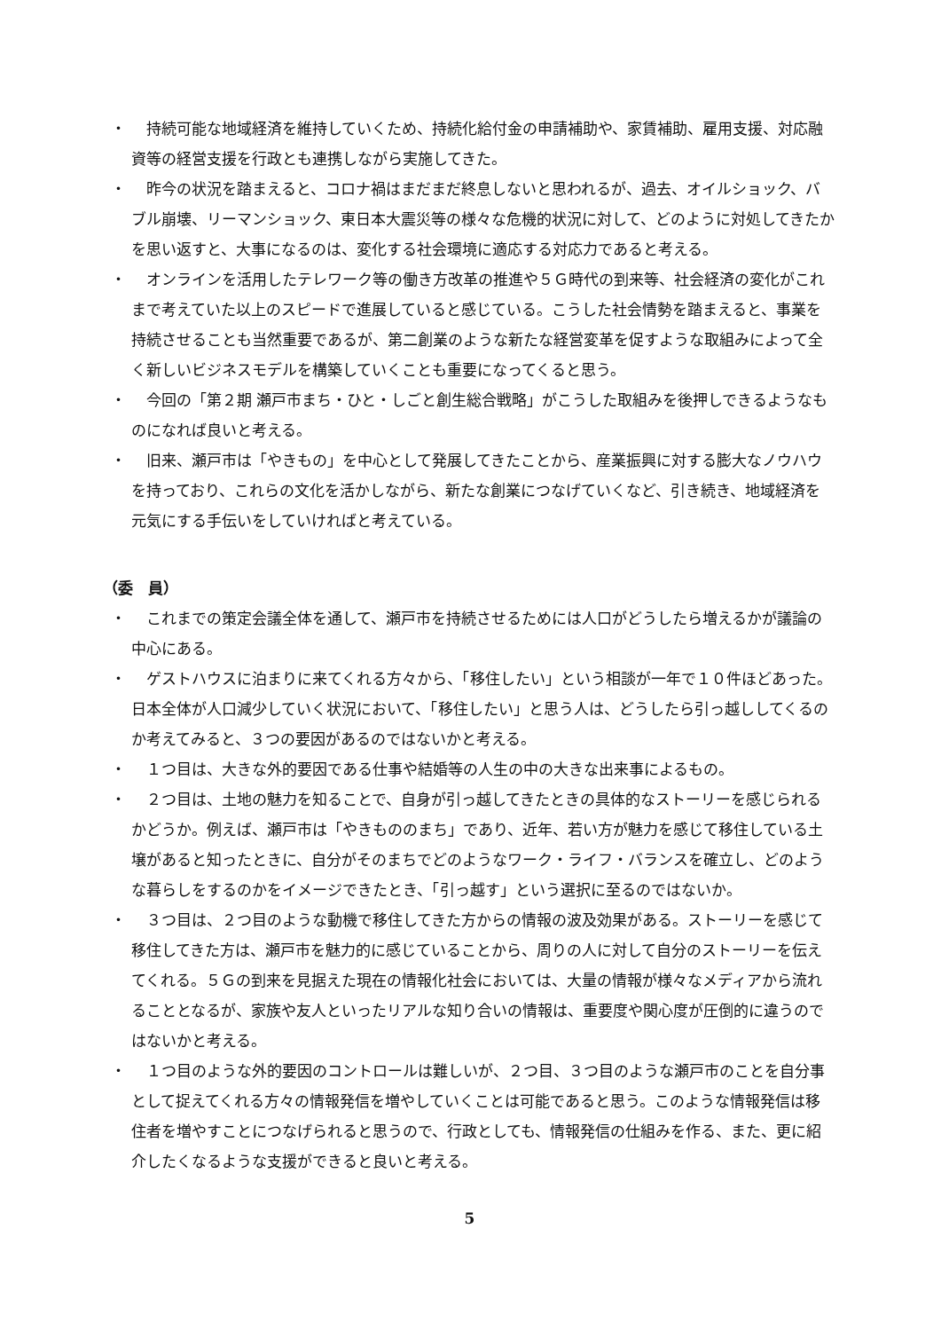・　持続可能な地域経済を維持していくため、持続化給付金の申請補助や、家賃補助、雇用支援、対応融資等の経営支援を行政とも連携しながら実施してきた。
・　昨今の状況を踏まえると、コロナ禍はまだまだ終息しないと思われるが、過去、オイルショック、バブル崩壊、リーマンショック、東日本大震災等の様々な危機的状況に対して、どのように対処してきたかを思い返すと、大事になるのは、変化する社会環境に適応する対応力であると考える。
・　オンラインを活用したテレワーク等の働き方改革の推進や５Ｇ時代の到来等、社会経済の変化がこれまで考えていた以上のスピードで進展していると感じている。こうした社会情勢を踏まえると、事業を持続させることも当然重要であるが、第二創業のような新たな経営変革を促すような取組みによって全く新しいビジネスモデルを構築していくことも重要になってくると思う。
・　今回の「第２期 瀬戸市まち・ひと・しごと創生総合戦略」がこうした取組みを後押しできるようなものになれば良いと考える。
・　旧来、瀬戸市は「やきもの」を中心として発展してきたことから、産業振興に対する膨大なノウハウを持っており、これらの文化を活かしながら、新たな創業につなげていくなど、引き続き、地域経済を元気にする手伝いをしていければと考えている。
（委　員）
・　これまでの策定会議全体を通して、瀬戸市を持続させるためには人口がどうしたら増えるかが議論の中心にある。
・　ゲストハウスに泊まりに来てくれる方々から、「移住したい」という相談が一年で１０件ほどあった。日本全体が人口減少していく状況において、「移住したい」と思う人は、どうしたら引っ越ししてくるのか考えてみると、３つの要因があるのではないかと考える。
・　１つ目は、大きな外的要因である仕事や結婚等の人生の中の大きな出来事によるもの。
・　２つ目は、土地の魅力を知ることで、自身が引っ越してきたときの具体的なストーリーを感じられるかどうか。例えば、瀬戸市は「やきもののまち」であり、近年、若い方が魅力を感じて移住している土壌があると知ったときに、自分がそのまちでどのようなワーク・ライフ・バランスを確立し、どのような暮らしをするのかをイメージできたとき、「引っ越す」という選択に至るのではないか。
・　３つ目は、２つ目のような動機で移住してきた方からの情報の波及効果がある。ストーリーを感じて移住してきた方は、瀬戸市を魅力的に感じていることから、周りの人に対して自分のストーリーを伝えてくれる。５Ｇの到来を見据えた現在の情報化社会においては、大量の情報が様々なメディアから流れることとなるが、家族や友人といったリアルな知り合いの情報は、重要度や関心度が圧倒的に違うのではないかと考える。
・　１つ目のような外的要因のコントロールは難しいが、２つ目、３つ目のような瀬戸市のことを自分事として捉えてくれる方々の情報発信を増やしていくことは可能であると思う。このような情報発信は移住者を増やすことにつなげられると思うので、行政としても、情報発信の仕組みを作る、また、更に紹介したくなるような支援ができると良いと考える。
5